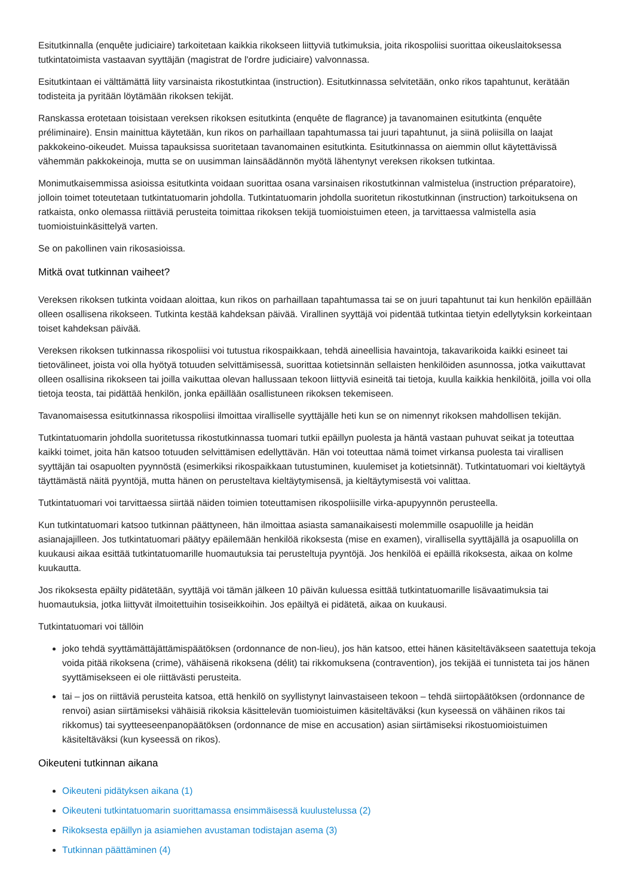Esitutkinnalla (enquête judiciaire) tarkoitetaan kaikkia rikokseen liittyviä tutkimuksia, joita rikospoliisi suorittaa oikeuslaitoksessa tutkintatoimista vastaavan syyttäjän (magistrat de l'ordre judiciaire) valvonnassa.
Esitutkintaan ei välttämättä liity varsinaista rikostutkintaa (instruction). Esitutkinnassa selvitetään, onko rikos tapahtunut, kerätään todisteita ja pyritään löytämään rikoksen tekijät.
Ranskassa erotetaan toisistaan vereksen rikoksen esitutkinta (enquête de flagrance) ja tavanomainen esitutkinta (enquête préliminaire). Ensin mainittua käytetään, kun rikos on parhaillaan tapahtumassa tai juuri tapahtunut, ja siinä poliisilla on laajat pakkokeino-oikeudet. Muissa tapauksissa suoritetaan tavanomainen esitutkinta. Esitutkinnassa on aiemmin ollut käytettävissä vähemmän pakkokeinoja, mutta se on uusimman lainsäädännön myötä lähentynyt vereksen rikoksen tutkintaa.
Monimutkaisemmissa asioissa esitutkinta voidaan suorittaa osana varsinaisen rikostutkinnan valmistelua (instruction préparatoire), jolloin toimet toteutetaan tutkintatuomarin johdolla. Tutkintatuomarin johdolla suoritetun rikostutkinnan (instruction) tarkoituksena on ratkaista, onko olemassa riittäviä perusteita toimittaa rikoksen tekijä tuomioistuimen eteen, ja tarvittaessa valmistella asia tuomioistuinkäsittelyä varten.
Se on pakollinen vain rikosasioissa.
Mitkä ovat tutkinnan vaiheet?
Vereksen rikoksen tutkinta voidaan aloittaa, kun rikos on parhaillaan tapahtumassa tai se on juuri tapahtunut tai kun henkilön epäillään olleen osallisena rikokseen. Tutkinta kestää kahdeksan päivää. Virallinen syyttäjä voi pidentää tutkintaa tietyin edellytyksin korkeintaan toiset kahdeksan päivää.
Vereksen rikoksen tutkinnassa rikospoliisi voi tutustua rikospaikkaan, tehdä aineellisia havaintoja, takavarikoida kaikki esineet tai tietovälineet, joista voi olla hyötyä totuuden selvittämisessä, suorittaa kotietsinnän sellaisten henkilöiden asunnossa, jotka vaikuttavat olleen osallisina rikokseen tai joilla vaikuttaa olevan hallussaan tekoon liittyviä esineitä tai tietoja, kuulla kaikkia henkilöitä, joilla voi olla tietoja teosta, tai pidättää henkilön, jonka epäillään osallistuneen rikoksen tekemiseen.
Tavanomaisessa esitutkinnassa rikospoliisi ilmoittaa viralliselle syyttäjälle heti kun se on nimennyt rikoksen mahdollisen tekijän.
Tutkintatuomarin johdolla suoritetussa rikostutkinnassa tuomari tutkii epäillyn puolesta ja häntä vastaan puhuvat seikat ja toteuttaa kaikki toimet, joita hän katsoo totuuden selvittämisen edellyttävän. Hän voi toteuttaa nämä toimet virkansa puolesta tai virallisen syyttäjän tai osapuolten pyynnöstä (esimerkiksi rikospaikkaan tutustuminen, kuulemiset ja kotietsinnät). Tutkintatuomari voi kieltäytyä täyttämästä näitä pyyntöjä, mutta hänen on perusteltava kieltäytymisensä, ja kieltäytymisestä voi valittaa.
Tutkintatuomari voi tarvittaessa siirtää näiden toimien toteuttamisen rikospoliisille virka-apupyynnön perusteella.
Kun tutkintatuomari katsoo tutkinnan päättyneen, hän ilmoittaa asiasta samanaikaisesti molemmille osapuolille ja heidän asianajajilleen. Jos tutkintatuomari päätyy epäilemään henkilöä rikoksesta (mise en examen), virallisella syyttäjällä ja osapuolilla on kuukausi aikaa esittää tutkintatuomarille huomautuksia tai perusteltuja pyyntöjä. Jos henkilöä ei epäillä rikoksesta, aikaa on kolme kuukautta.
Jos rikoksesta epäilty pidätetään, syyttäjä voi tämän jälkeen 10 päivän kuluessa esittää tutkintatuomarille lisävaatimuksia tai huomautuksia, jotka liittyvät ilmoitettuihin tosiseikkoihin. Jos epäiltyä ei pidätetä, aikaa on kuukausi.
Tutkintatuomari voi tällöin
joko tehdä syyttämättäjättämispäätöksen (ordonnance de non-lieu), jos hän katsoo, ettei hänen käsiteltäväkseen saatettuja tekoja voida pitää rikoksena (crime), vähäisenä rikoksena (délit) tai rikkomuksena (contravention), jos tekijää ei tunnisteta tai jos hänen syyttämisekseen ei ole riittävästi perusteita.
tai – jos on riittäviä perusteita katsoa, että henkilö on syyllistynyt lainvastaiseen tekoon – tehdä siirtopäätöksen (ordonnance de renvoi) asian siirtämiseksi vähäisiä rikoksia käsittelevän tuomioistuimen käsiteltäväksi (kun kyseessä on vähäinen rikos tai rikkomus) tai syytteeseenpanopäätöksen (ordonnance de mise en accusation) asian siirtämiseksi rikostuomioistuimen käsiteltäväksi (kun kyseessä on rikos).
Oikeuteni tutkinnan aikana
Oikeuteni pidätyksen aikana (1)
Oikeuteni tutkintatuomarin suorittamassa ensimmäisessä kuulustelussa (2)
Rikoksesta epäillyn ja asiamiehen avustaman todistajan asema (3)
Tutkinnan päättäminen (4)